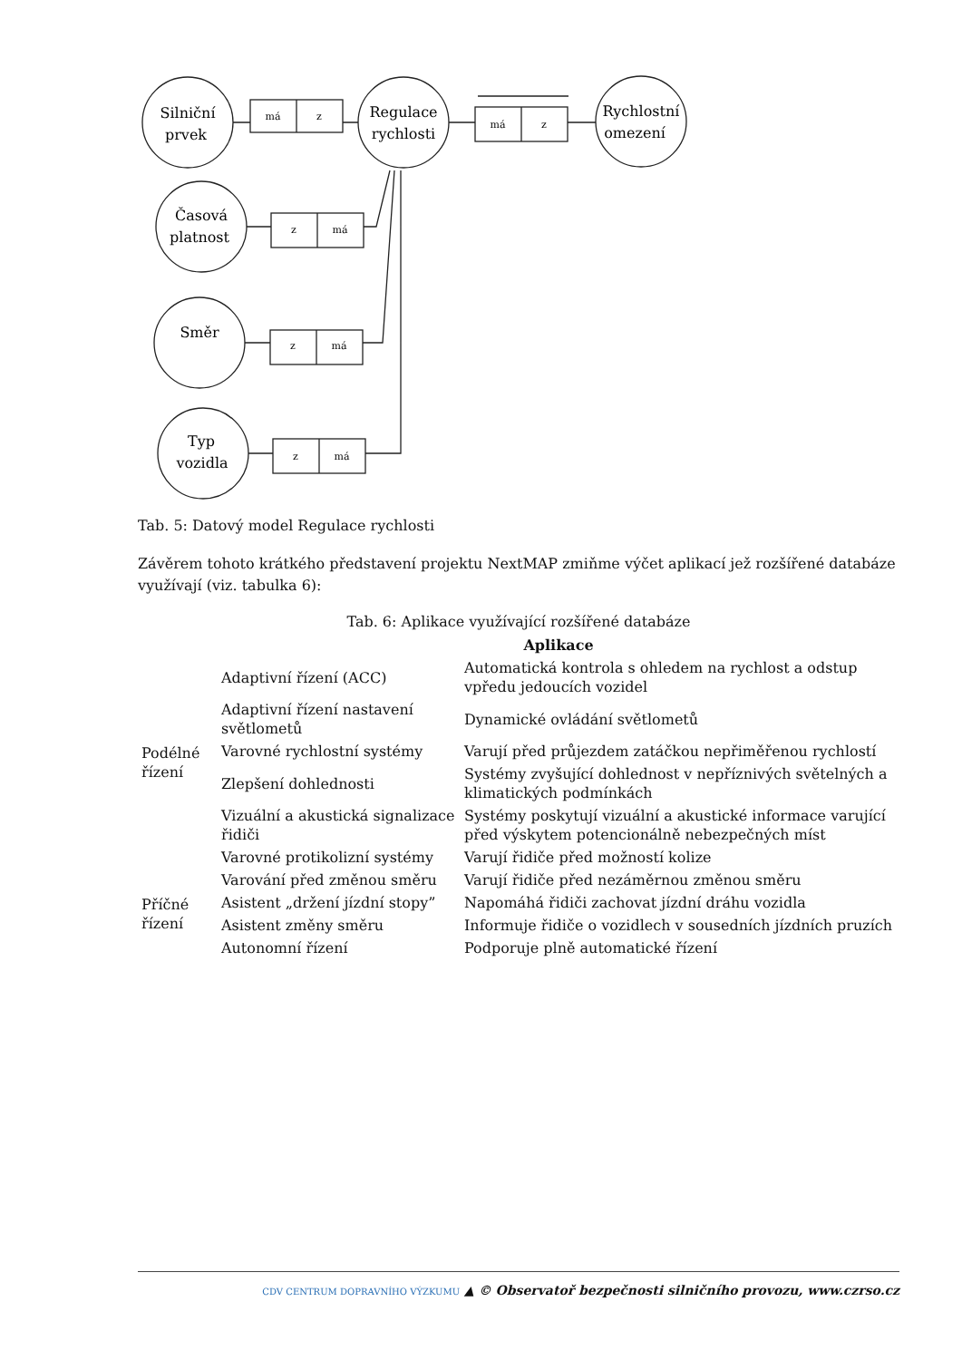má
z
má
z
z
má
z
má
z
má
Silniční
prvek
Regulace
rychlosti
Rychlostní
omezení
Časová
platnost
Směr
Typ
vozidla
Tab. 5: Datový model Regulace rychlosti
Závěrem tohoto krátkého představení projektu NextMAP zmiňme výčet aplikací jež rozšířené databáze využívají (viz. tabulka 6):
Tab. 6: Aplikace využívající rozšířené databáze
| | Aplikace | |
| --- | --- | --- |
| Podélné řízení | Adaptivní řízení (ACC) | Automatická kontrola s ohledem na rychlost a odstup vpředu jedoucích vozidel |
| | Adaptivní řízení nastavení světlometů | Dynamické ovládání světlometů |
| | Varovné rychlostní systémy | Varují před průjezdem zatáčkou nepřiměřenou rychlostí |
| | Zlepšení dohlednosti | Systémy zvyšující dohlednost v nepříznivých světelných a klimatických podmínkách |
| | Vizuální a akustická signalizace řidiči | Systémy poskytují vizuální a akustické informace varující před výskytem potencionálně nebezpečných míst |
| | Varovné protikolizní systémy | Varují řidiče před možností kolize |
| Příčné řízení | Varování před změnou směru | Varují řidiče před nezáměrnou změnou směru |
| | Asistent „držení jízdní stopy” | Napomáhá řidiči zachovat jízdní dráhu vozidla |
| | Asistent změny směru | Informuje řidiče o vozidlech v sousedních jízdních pruzích |
| | Autonomní řízení | Podporuje plně automatické řízení |
CDV CENTRUM DOPRAVNÍHO VÝZKUMU ▲ © Observatoř bezpečnosti silničního provozu, www.czrso.cz